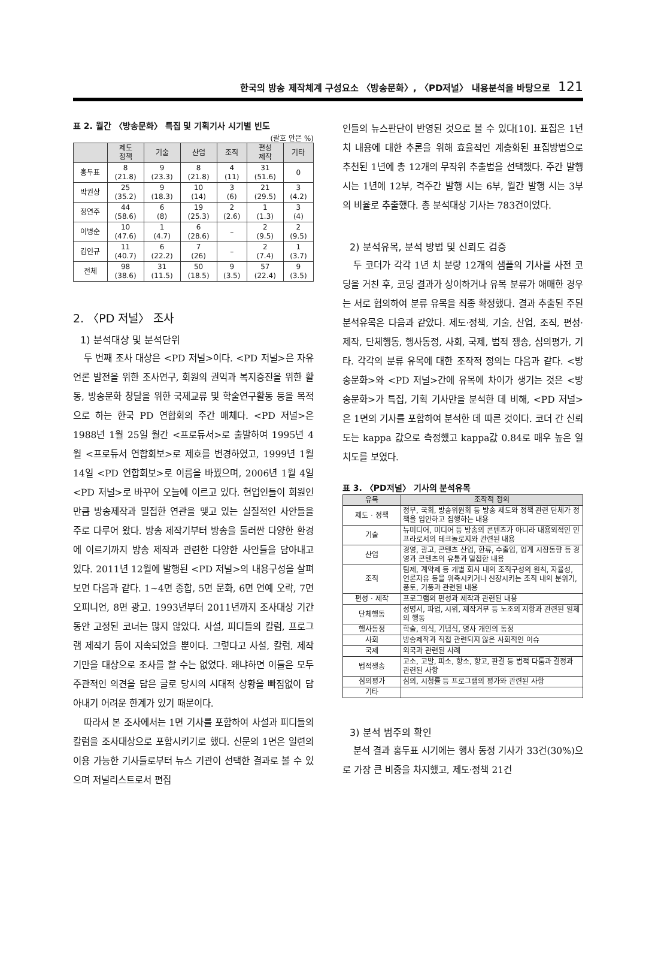한국의 방송 제작체계 구성요소 〈방송문화〉, 〈PD저널〉 내용분석을 바탕으로 121
표 2. 월간 〈방송문화〉 특집 및 기획기사 시기별 빈도
(괄호 안은 %)
| | 제도 정책 | 기술 | 산업 | 조직 | 편성 제작 | 기타 |
| --- | --- | --- | --- | --- | --- | --- |
| 홍두표 | 8 (21.8) | 9 (23.3) | 8 (21.8) | 4 (11) | 31 (51.6) | 0 |
| 박권상 | 25 (35.2) | 9 (18.3) | 10 (14) | 3 (6) | 21 (29.5) | 3 (4.2) |
| 정연주 | 44 (58.6) | 6 (8) | 19 (25.3) | 2 (2.6) | 1 (1.3) | 3 (4) |
| 이병순 | 10 (47.6) | 1 (4.7) | 6 (28.6) | – | 2 (9.5) | 2 (9.5) |
| 김인규 | 11 (40.7) | 6 (22.2) | 7 (26) | – | 2 (7.4) | 1 (3.7) |
| 전체 | 98 (38.6) | 31 (11.5) | 50 (18.5) | 9 (3.5) | 57 (22.4) | 9 (3.5) |
2. 〈PD 저널〉 조사
1) 분석대상 및 분석단위
두 번째 조사 대상은 <PD 저널>이다. <PD 저널>은 자유언론 발전을 위한 조사연구, 회원의 권익과 복지증진을 위한 활동, 방송문화 창달을 위한 국제교류 및 학술연구활동 등을 목적으로 하는 한국 PD 연합회의 주간 매체다. <PD 저널>은 1988년 1월 25일 월간 <프로듀서>로 출발하여 1995년 4월 <프로듀서 연합회보>로 제호를 변경하였고, 1999년 1월 14일 <PD 연합회보>로 이름을 바꿨으며, 2006년 1월 4일 <PD 저널>로 바꾸어 오늘에 이르고 있다. 현업인들이 회원인 만큼 방송제작과 밀접한 연관을 맺고 있는 실질적인 사안들을 주로 다루어 왔다. 방송 제작기부터 방송을 둘러싼 다양한 환경에 이르기까지 방송 제작과 관련한 다양한 사안들을 담아내고 있다. 2011년 12월에 발행된 <PD 저널>의 내용구성을 살펴보면 다음과 같다. 1~4면 종합, 5면 문화, 6면 연예 오락, 7면 오피니언, 8면 광고. 1993년부터 2011년까지 조사대상 기간 동안 고정된 코너는 많지 않았다. 사설, 피디들의 칼럼, 프로그램 제작기 등이 지속되었을 뿐이다. 그렇다고 사설, 칼럼, 제작기만을 대상으로 조사를 할 수는 없었다. 왜냐하면 이들은 모두 주관적인 의견을 담은 글로 당시의 시대적 상황을 빠짐없이 담아내기 어려운 한계가 있기 때문이다.
따라서 본 조사에서는 1면 기사를 포함하여 사설과 피디들의 칼럼을 조사대상으로 포함시키기로 했다. 신문의 1면은 일련의 이용 가능한 기사들로부터 뉴스 기관이 선택한 결과로 볼 수 있으며 저널리스트로서 편집
인들의 뉴스판단이 반영된 것으로 볼 수 있다[10]. 표집은 1년 치 내용에 대한 추론을 위해 효율적인 계층화된 표집방법으로 추천된 1년에 총 12개의 무작위 추출법을 선택했다. 주간 발행 시는 1년에 12부, 격주간 발행 시는 6부, 월간 발행 시는 3부의 비율로 추출했다. 총 분석대상 기사는 783건이었다.
2) 분석유목, 분석 방법 및 신뢰도 검증
두 코더가 각각 1년 치 분량 12개의 샘플의 기사를 사전 코딩을 거친 후, 코딩 결과가 상이하거나 유목 분류가 애매한 경우는 서로 협의하여 분류 유목을 최종 확정했다. 결과 추출된 주된 분석유목은 다음과 같았다. 제도·정책, 기술, 산업, 조직, 편성·제작, 단체행동, 행사동정, 사회, 국제, 법적 쟁송, 심의평가, 기타. 각각의 분류 유목에 대한 조작적 정의는 다음과 같다. <방송문화>와 <PD 저널>간에 유목에 차이가 생기는 것은 <방송문화>가 특집, 기획 기사만을 분석한 데 비해, <PD 저널>은 1면의 기사를 포함하여 분석한 데 따른 것이다. 코더 간 신뢰도는 kappa 값으로 측정했고 kappa값 0.84로 매우 높은 일치도를 보였다.
표 3. 〈PD저널〉 기사의 분석유목
| 유목 | 조작적 정의 |
| --- | --- |
| 제도 · 정책 | 정부, 국회, 방송위원회 등 방송 제도와 정책 관련 단체가 정책을 입안하고 집행하는 내용 |
| 기술 | 뉴미디어, 미디어 등 방송의 콘텐츠가 아니라 내용외적인 인프라로서의 테크놀로지와 관련된 내용 |
| 산업 | 경영, 광고, 콘텐츠 산업, 한류, 수출입, 업계 시장동향 등 경영과 콘텐츠의 유통과 밀접한 내용 |
| 조직 | 팀제, 계약제 등 개별 회사 내의 조직구성의 원칙, 자율성, 언론자유 등을 위축시키거나 신장시키는 조직 내의 분위기, 풍토, 기풍과 관련된 내용 |
| 편성 · 제작 | 프로그램의 편성과 제작과 관련된 내용 |
| 단체행동 | 성명서, 파업, 시위, 제작거부 등 노조의 저항과 관련된 일체의 행동 |
| 행사동정 | 학술, 의식, 기념식, 명사 개인의 동정 |
| 사회 | 방송제작과 직접 관련되지 않은 사회적인 이슈 |
| 국제 | 외국과 관련된 사례 |
| 법적쟁송 | 고소, 고발, 피소, 항소, 항고, 판결 등 법적 다툼과 결정과 관련된 사항 |
| 심의평가 | 심의, 시청률 등 프로그램의 평가와 관련된 사항 |
| 기타 | |
3) 분석 범주의 확인
분석 결과 홍두표 시기에는 행사 동정 기사가 33건(30%)으로 가장 큰 비중을 차지했고, 제도·정책 21건